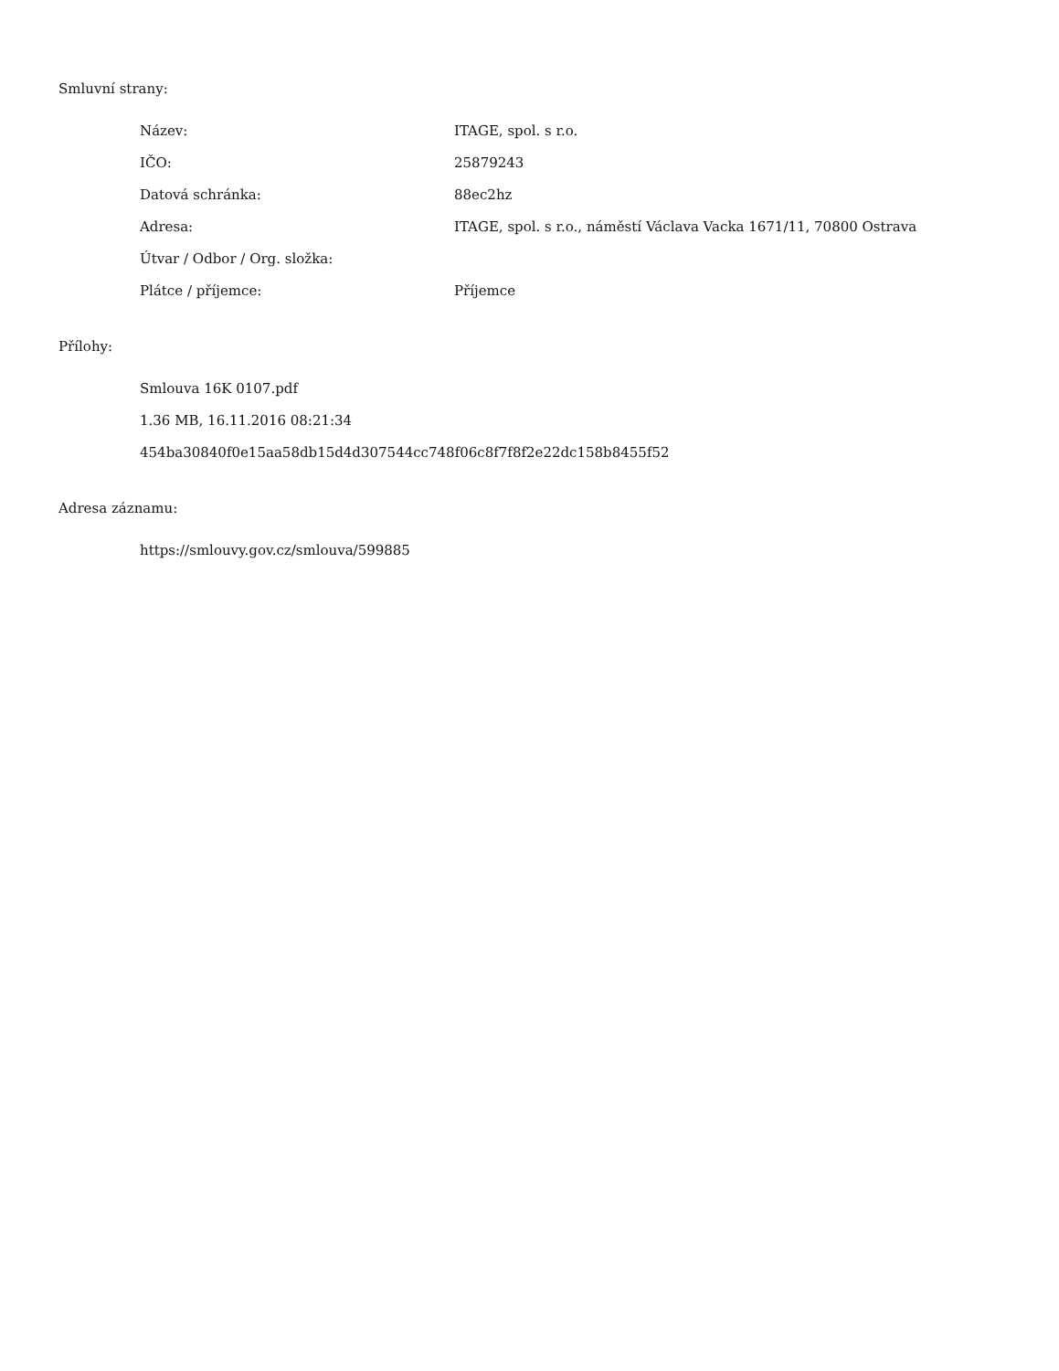Smluvní strany:
| Název: | ITAGE, spol. s r.o. |
| IČO: | 25879243 |
| Datová schránka: | 88ec2hz |
| Adresa: | ITAGE, spol. s r.o., náměstí Václava Vacka 1671/11, 70800 Ostrava |
| Útvar / Odbor / Org. složka: | |
| Plátce / příjemce: | Příjemce |
Přílohy:
Smlouva 16K 0107.pdf
1.36 MB, 16.11.2016 08:21:34
454ba30840f0e15aa58db15d4d307544cc748f06c8f7f8f2e22dc158b8455f52
Adresa záznamu:
https://smlouvy.gov.cz/smlouva/599885